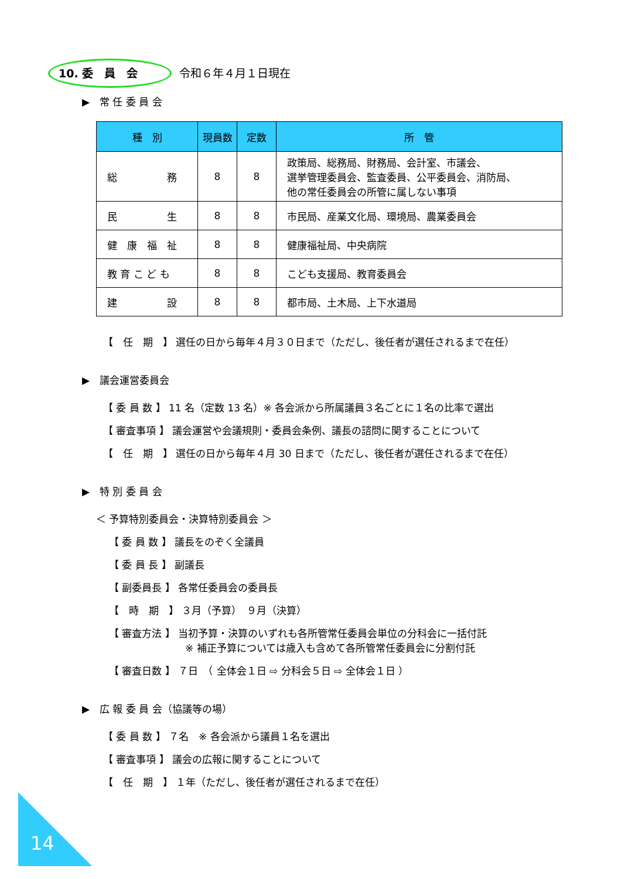10. 委　員　会 令和６年４月１日現在
▶　常 任 委 員 会
| 種 別 | 現員数 | 定数 | 所 管 |
| --- | --- | --- | --- |
| 総 務 | 8 | 8 | 政策局、総務局、財務局、会計室、市議会、 選挙管理委員会、監査委員、公平委員会、消防局、 他の常任委員会の所管に属しない事項 |
| 民 生 | 8 | 8 | 市民局、産業文化局、環境局、農業委員会 |
| 健 康 福 祉 | 8 | 8 | 健康福祉局、中央病院 |
| 教 育 こ ど も | 8 | 8 | こども支援局、教育委員会 |
| 建 設 | 8 | 8 | 都市局、土木局、上下水道局 |
【　任　期　】 選任の日から毎年４月３０日まで（ただし、後任者が選任されるまで在任）
▶　議会運営委員会
【 委 員 数 】 11 名（定数 13 名）※ 各会派から所属議員３名ごとに１名の比率で選出
【 審査事項 】 議会運営や会議規則・委員会条例、議長の諮問に関することについて
【　任　期　】 選任の日から毎年４月 30 日まで（ただし、後任者が選任されるまで在任）
▶　特 別 委 員 会
＜ 予算特別委員会・決算特別委員会 ＞
【 委 員 数 】 議長をのぞく全議員
【 委 員 長 】 副議長
【 副委員長 】 各常任委員会の委員長
【　時　期　】 ３月（予算）　９月（決算）
【 審査方法 】 当初予算・決算のいずれも各所管常任委員会単位の分科会に一括付託
※ 補正予算については歳入も含めて各所管常任委員会に分割付託
【 審査日数 】 ７日　（ 全体会１日 ⇨ 分科会５日 ⇨ 全体会１日 ）
▶　広 報 委 員 会（協議等の場）
【 委 員 数 】 ７名　※ 各会派から議員１名を選出
【 審査事項 】 議会の広報に関することについて
【　任　期　】 １年（ただし、後任者が選任されるまで在任）
14